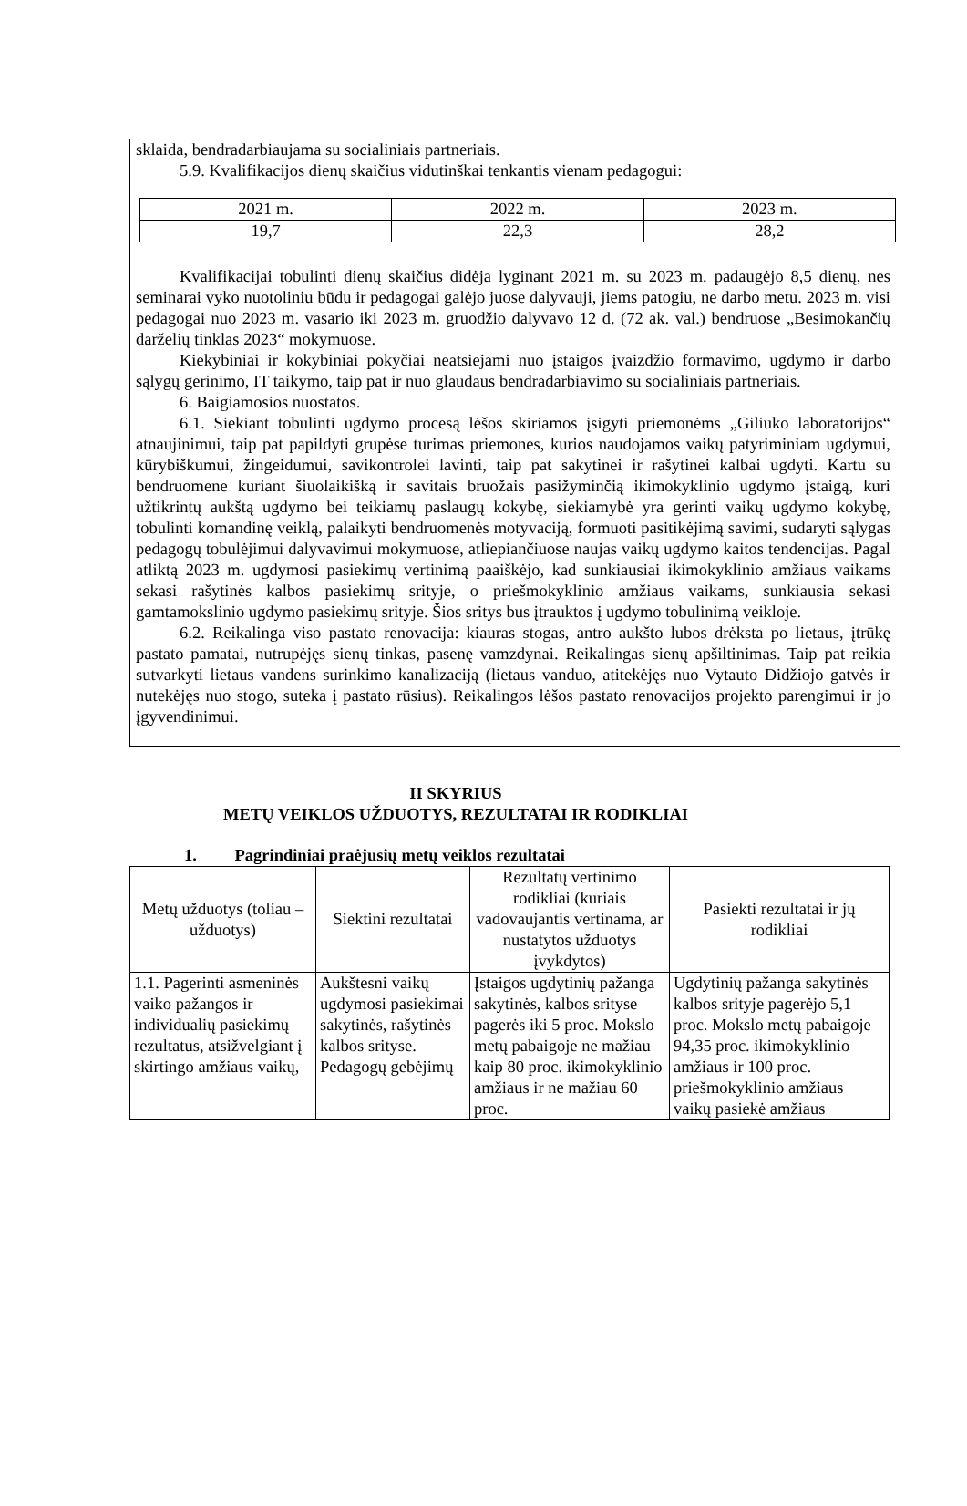sklaida, bendradarbiaujama su socialiniais partneriais.
5.9. Kvalifikacijos dienų skaičius vidutinškai tenkantis vienam pedagogui:
| 2021 m. | 2022 m. | 2023 m. |
| 19,7 | 22,3 | 28,2 |
Kvalifikacijai tobulinti dienų skaičius didėja lyginant 2021 m. su 2023 m. padaugėjo 8,5 dienų, nes seminarai vyko nuotoliniu būdu ir pedagogai galėjo juose dalyvauji, jiems patogiu, ne darbo metu. 2023 m. visi pedagogai nuo 2023 m. vasario iki 2023 m. gruodžio dalyvavo 12 d. (72 ak. val.) bendruose „Besimokančių darželių tinklas 2023“ mokymuose.
Kiekybiniai ir kokybiniai pokyčiai neatsiejami nuo įstaigos įvaizdžio formavimo, ugdymo ir darbo sąlygų gerinimo, IT taikymo, taip pat ir nuo glaudaus bendradarbiavimo su socialiniais partneriais.
6. Baigiamosios nuostatos.
6.1. Siekiant tobulinti ugdymo procesą lėšos skiriamos įsigyti priemonėms „Giliuko laboratorijos“ atnaujinimui, taip pat papildyti grupėse turimas priemones, kurios naudojamos vaikų patyriminiam ugdymui, kūrybiškumui, žingeidumui, savikontrolei lavinti, taip pat sakytinei ir rašytinei kalbai ugdyti. Kartu su bendruomene kuriant šiuolaikišką ir savitais bruožais pasižyminčią ikimokyklinio ugdymo įstaigą, kuri užtikrintų aukštą ugdymo bei teikiamų paslaugų kokybę, siekiamybė yra gerinti vaikų ugdymo kokybę, tobulinti komandinę veiklą, palaikyti bendruomenės motyvaciją, formuoti pasitikėjimą savimi, sudaryti sąlygas pedagogų tobulėjimui dalyvavimui mokymuose, atliepiančiuose naujas vaikų ugdymo kaitos tendencijas. Pagal atliktą 2023 m. ugdymosi pasiekimų vertinimą paaiškėjo, kad sunkiausiai ikimokyklinio amžiaus vaikams sekasi rašytinės kalbos pasiekimų srityje, o priešmokyklinio amžiaus vaikams, sunkiausia sekasi gamtamokslinio ugdymo pasiekimų srityje. Šios sritys bus įtrauktos į ugdymo tobulinimą veikloje.
6.2. Reikalinga viso pastato renovacija: kiauras stogas, antro aukšto lubos drėksta po lietaus, įtrūkę pastato pamatai, nutrupėjęs sienų tinkas, pasenę vamzdynai. Reikalingas sienų apšiltinimas. Taip pat reikia sutvarkyti lietaus vandens surinkimo kanalizaciją (lietaus vanduo, atitekėjęs nuo Vytauto Didžiojo gatvės ir nutekėjęs nuo stogo, suteka į pastato rūsius). Reikalingos lėšos pastato renovacijos projekto parengimui ir jo įgyvendinimui.
II SKYRIUS
METŲ VEIKLOS UŽDUOTYS, REZULTATAI IR RODIKLIAI
1. Pagrindiniai praėjusių metų veiklos rezultatai
| Metų užduotys (toliau – užduotys) | Siektini rezultatai | Rezultatų vertinimo rodikliai (kuriais vadovaujantis vertinama, ar nustatytos užduotys įvykdytos) | Pasiekti rezultatai ir jų rodikliai |
| --- | --- | --- | --- |
| 1.1. Pagerinti asmeninės vaiko pažangos ir individualių pasiekimų rezultatus, atsižvelgiant į skirtingo amžiaus vaikų, | Aukštesni vaikų ugdymosi pasiekimai sakytinės, rašytinės kalbos srityse. Pedagogų gebėjimų | Įstaigos ugdytinių pažanga sakytinės, kalbos srityse pagerės iki 5 proc. Mokslo metų pabaigoje ne mažiau kaip 80 proc. ikimokyklinio amžiaus ir ne mažiau 60 proc. | Ugdytinių pažanga sakytinės kalbos srityje pagerėjo 5,1 proc. Mokslo metų pabaigoje 94,35 proc. ikimokyklinio amžiaus ir 100 proc. priešmokyklinio amžiaus vaikų pasiekė amžiaus |